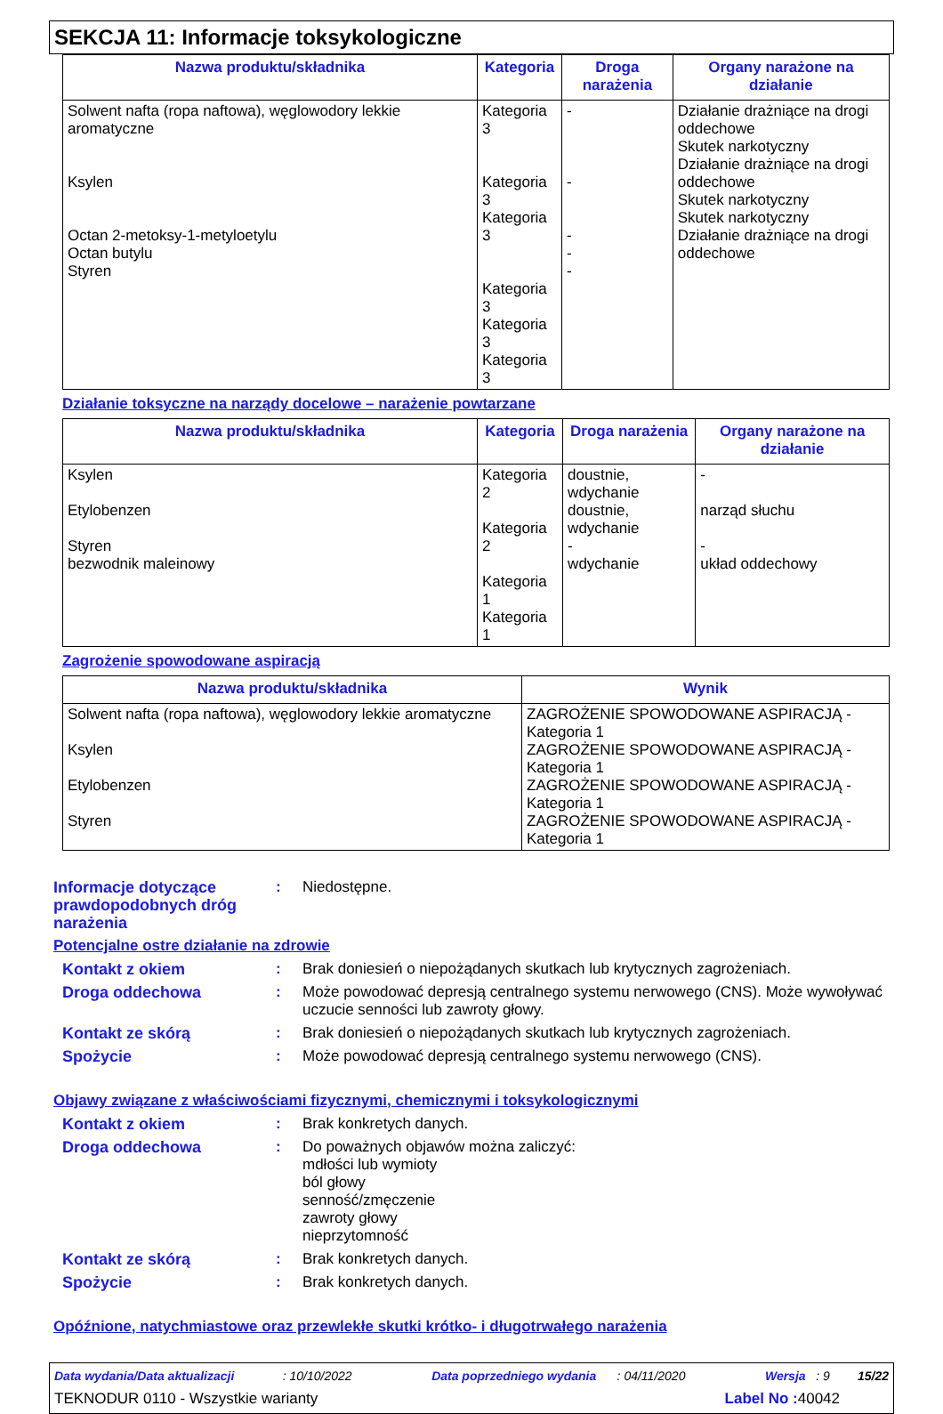SEKCJA 11: Informacje toksykologiczne
| Nazwa produktu/składnika | Kategoria | Droga narażenia | Organy narażone na działanie |
| --- | --- | --- | --- |
| Solwent nafta (ropa naftowa), węglowodory lekkie aromatyczne Ksylen Octan 2-metoksy-1-metyloetylu Octan butylu Styren | Kategoria 3 Kategoria 3 Kategoria 3 Kategoria 3 Kategoria 3 Kategoria 3 | - - - - - | Działanie drażniące na drogi oddechowe Skutek narkotyczny Działanie drażniące na drogi oddechowe Skutek narkotyczny Skutek narkotyczny Działanie drażniące na drogi oddechowe |
Działanie toksyczne na narządy docelowe – narażenie powtarzane
| Nazwa produktu/składnika | Kategoria | Droga narażenia | Organy narażone na działanie |
| --- | --- | --- | --- |
| Ksylen Etylobenzen Styren bezwodnik maleinowy | Kategoria 2 Kategoria 2 Kategoria 1 Kategoria 1 | doustnie, wdychanie doustnie, wdychanie - wdychanie | - narząd słuchu - układ oddechowy |
Zagrożenie spowodowane aspiracją
| Nazwa produktu/składnika | Wynik |
| --- | --- |
| Solwent nafta (ropa naftowa), węglowodory lekkie aromatyczne Ksylen Etylobenzen Styren | ZAGROŻENIE SPOWODOWANE ASPIRACJĄ - Kategoria 1 ZAGROŻENIE SPOWODOWANE ASPIRACJĄ - Kategoria 1 ZAGROŻENIE SPOWODOWANE ASPIRACJĄ - Kategoria 1 ZAGROŻENIE SPOWODOWANE ASPIRACJĄ - Kategoria 1 |
Informacje dotyczące prawdopodobnych dróg narażenia
: Niedostępne.
Potencjalne ostre działanie na zdrowie
Kontakt z okiem : Brak doniesień o niepożądanych skutkach lub krytycznych zagrożeniach.
Droga oddechowa : Może powodować depresją centralnego systemu nerwowego (CNS). Może wywoływać uczucie senności lub zawroty głowy.
Kontakt ze skórą : Brak doniesień o niepożądanych skutkach lub krytycznych zagrożeniach.
Spożycie : Może powodować depresją centralnego systemu nerwowego (CNS).
Objawy związane z właściwościami fizycznymi, chemicznymi i toksykologicznymi
Kontakt z okiem : Brak konkretych danych.
Droga oddechowa : Do poważnych objawów można zaliczyć:
mdłości lub wymioty
ból głowy
senność/zmęczenie
zawroty głowy
nieprzytomność
Kontakt ze skórą : Brak konkretych danych.
Spożycie : Brak konkretych danych.
Opóźnione, natychmiastowe oraz przewlekłe skutki krótko- i długotrwałego narażenia
Data wydania/Data aktualizacji : 10/10/2022 Data poprzedniego wydania : 04/11/2020 Wersja : 9 15/22
TEKNODUR 0110 - Wszystkie warianty Label No : 40042